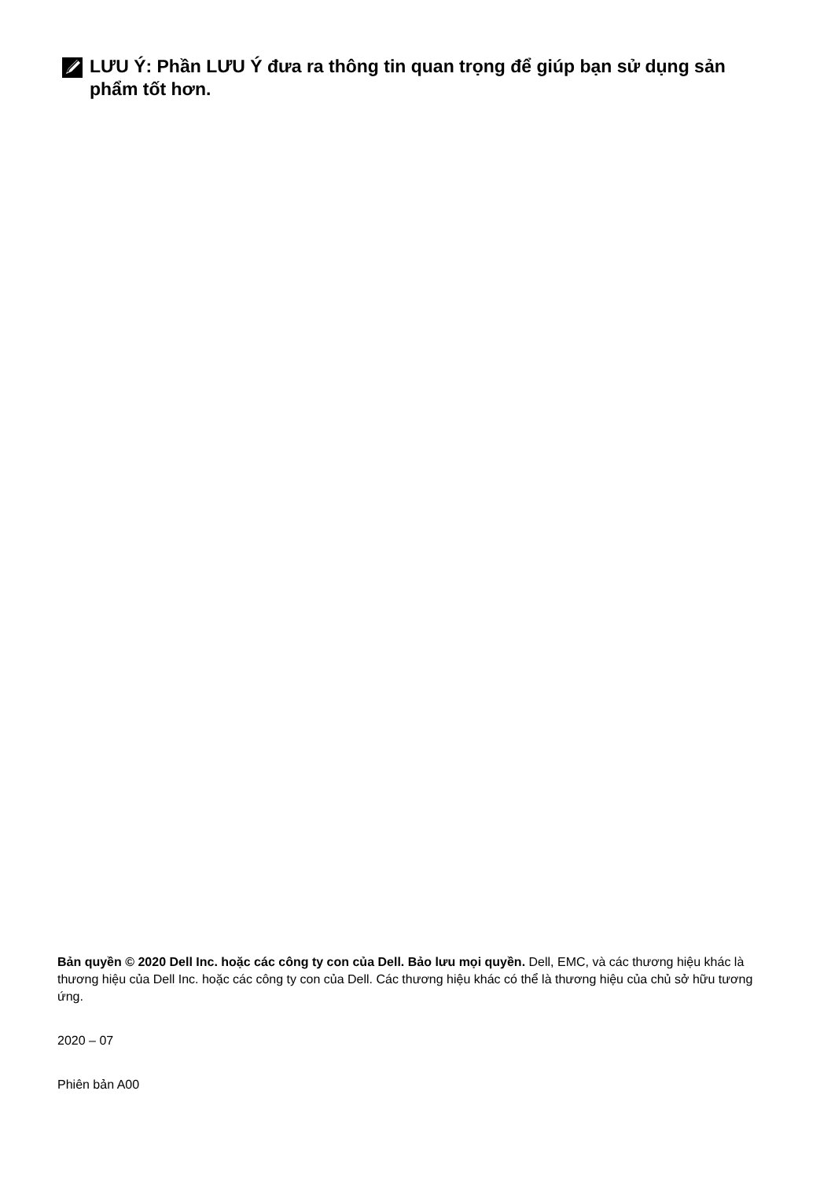LƯU Ý: Phần LƯU Ý đưa ra thông tin quan trọng để giúp bạn sử dụng sản phẩm tốt hơn.
Bản quyền © 2020 Dell Inc. hoặc các công ty con của Dell. Bảo lưu mọi quyền. Dell, EMC, và các thương hiệu khác là thương hiệu của Dell Inc. hoặc các công ty con của Dell. Các thương hiệu khác có thể là thương hiệu của chủ sở hữu tương ứng.
2020 – 07
Phiên bản A00